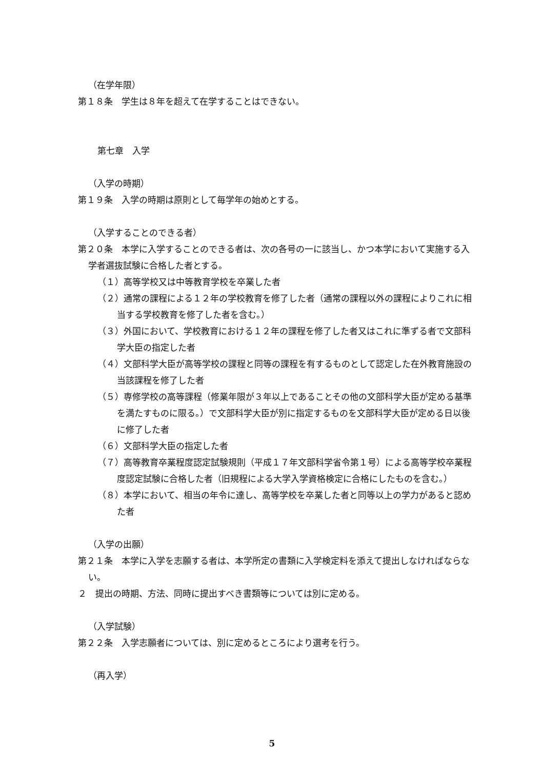（在学年限）
第１８条　学生は８年を超えて在学することはできない。
第七章　入学
（入学の時期）
第１９条　入学の時期は原則として毎学年の始めとする。
（入学することのできる者）
第２０条　本学に入学することのできる者は、次の各号の一に該当し、かつ本学において実施する入学者選抜試験に合格した者とする。
（１）高等学校又は中等教育学校を卒業した者
（２）通常の課程による１２年の学校教育を修了した者（通常の課程以外の課程によりこれに相当する学校教育を修了した者を含む。）
（３）外国において、学校教育における１２年の課程を修了した者又はこれに準ずる者で文部科学大臣の指定した者
（４）文部科学大臣が高等学校の課程と同等の課程を有するものとして認定した在外教育施設の当該課程を修了した者
（５）専修学校の高等課程（修業年限が３年以上であることその他の文部科学大臣が定める基準を満たすものに限る。）で文部科学大臣が別に指定するものを文部科学大臣が定める日以後に修了した者
（６）文部科学大臣の指定した者
（７）高等教育卒業程度認定試験規則（平成１７年文部科学省令第１号）による高等学校卒業程度認定試験に合格した者（旧規程による大学入学資格検定に合格にしたものを含む。）
（８）本学において、相当の年令に達し、高等学校を卒業した者と同等以上の学力があると認めた者
（入学の出願）
第２１条　本学に入学を志願する者は、本学所定の書類に入学検定料を添えて提出しなければならない。
２　提出の時期、方法、同時に提出すべき書類等については別に定める。
（入学試験）
第２２条　入学志願者については、別に定めるところにより選考を行う。
（再入学）
5